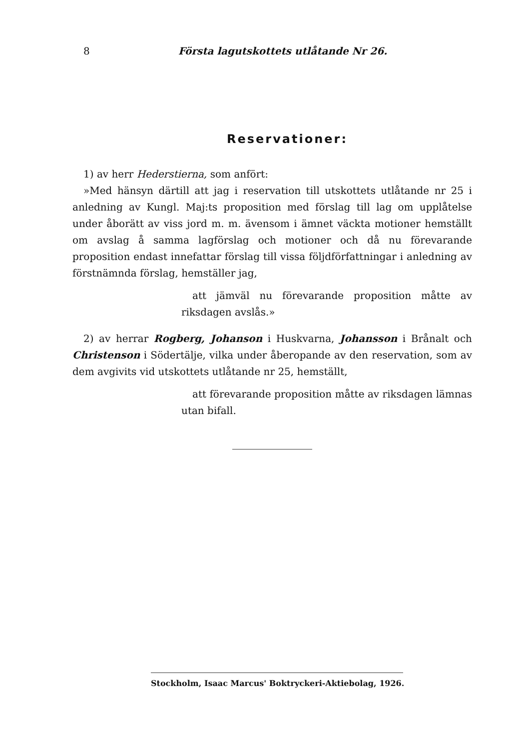8 Första lagutskottets utlåtande Nr 26.
Reservationer:
1) av herr Hederstierna, som anfört:
»Med hänsyn därtill att jag i reservation till utskottets utlåtande nr 25 i anledning av Kungl. Maj:ts proposition med förslag till lag om upplåtelse under åborätt av viss jord m. m. ävensom i ämnet väckta motioner hemställt om avslag å samma lagförslag och motioner och då nu förevarande proposition endast innefattar förslag till vissa följdförfattningar i anledning av förstnämnda förslag, hemställer jag,
att jämväl nu förevarande proposition måtte av riksdagen avslås.»
2) av herrar Rogberg, Johanson i Huskvarna, Johansson i Brånalt och Christenson i Södertälje, vilka under åberopande av den reservation, som av dem avgivits vid utskottets utlåtande nr 25, hemställt,
att förevarande proposition måtte av riksdagen lämnas utan bifall.
Stockholm, Isaac Marcus' Boktryckeri-Aktiebolag, 1926.